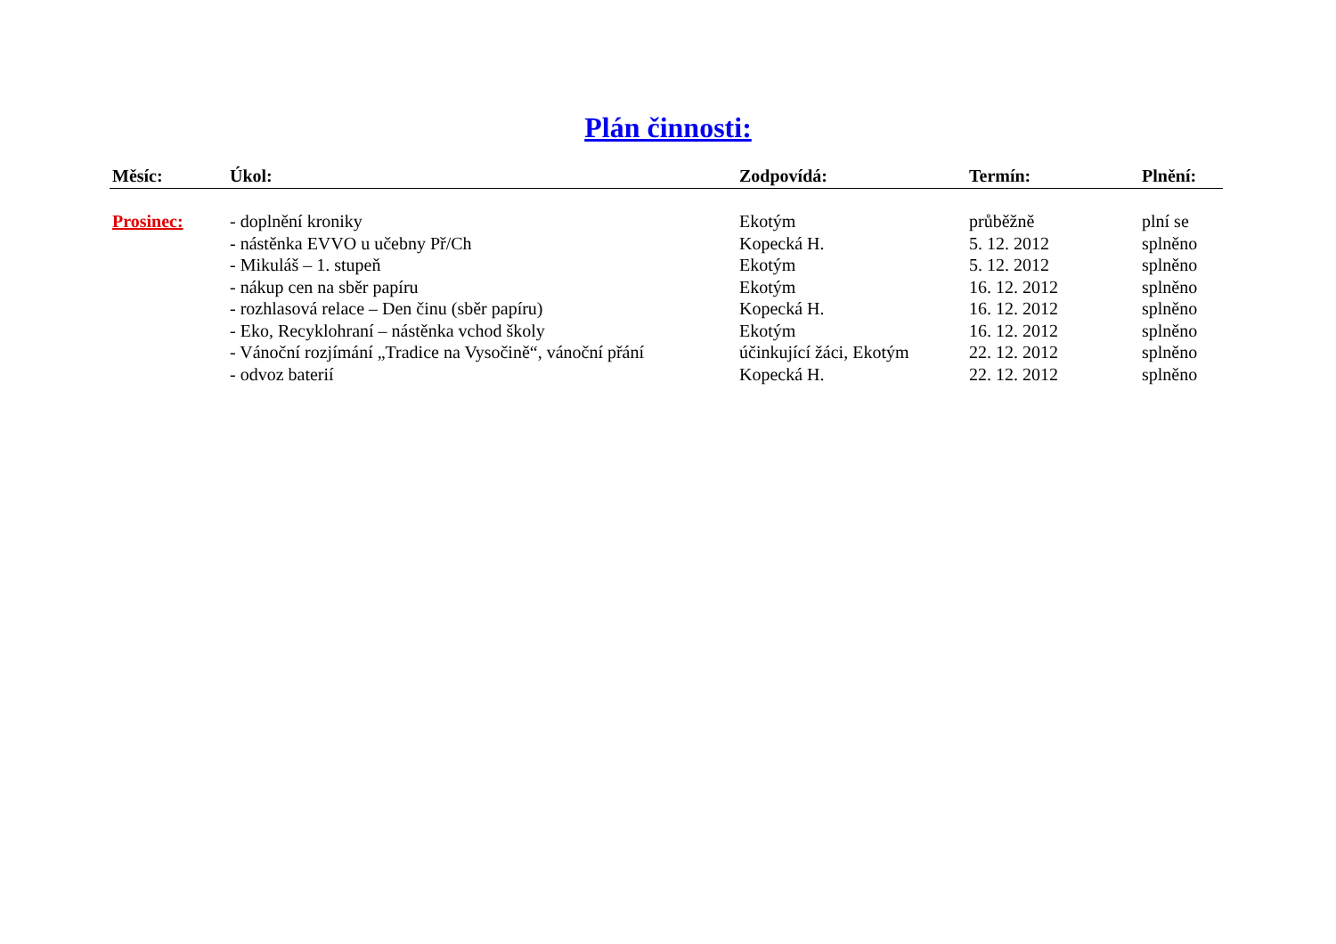Plán činnosti:
| Měsíc: | Úkol: | Zodpovídá: | Termín: | Plnění: |
| --- | --- | --- | --- | --- |
| Prosinec: | - doplnění kroniky | Ekotým | průběžně | plní se |
| | - nástěnka EVVO u učebny Př/Ch | Kopecká H. | 5. 12. 2012 | splněno |
| | - Mikuláš – 1. stupeň | Ekotým | 5. 12. 2012 | splněno |
| | - nákup cen na sběr papíru | Ekotým | 16. 12. 2012 | splněno |
| | - rozhlasová relace – Den činu (sběr papíru) | Kopecká H. | 16. 12. 2012 | splněno |
| | - Eko, Recyklohraní – nástěnka vchod školy | Ekotým | 16. 12. 2012 | splněno |
| | - Vánoční rozjímání „Tradice na Vysočině“, vánoční přání | účinkující žáci, Ekotým | 22. 12. 2012 | splněno |
| | - odvoz baterií | Kopecká H. | 22. 12. 2012 | splněno |